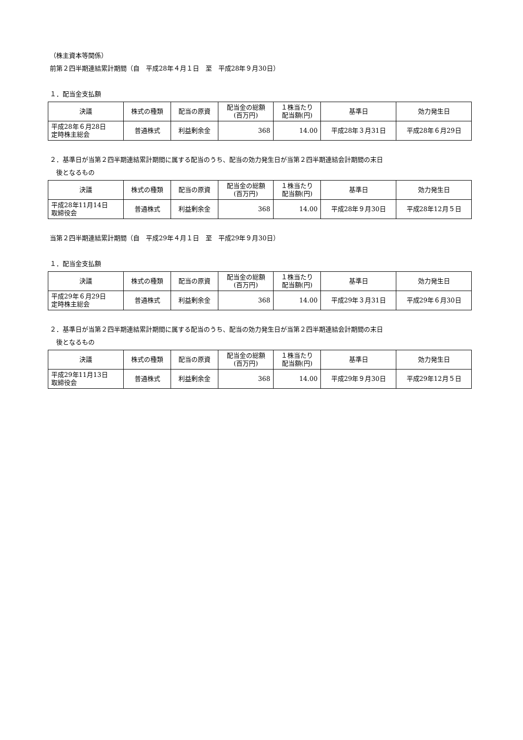（株主資本等関係）
前第２四半期連結累計期間（自　平成28年４月１日　至　平成28年９月30日）
１．配当金支払額
| 決議 | 株式の種類 | 配当の原資 | 配当金の総額 (百万円) | １株当たり 配当額(円) | 基準日 | 効力発生日 |
| --- | --- | --- | --- | --- | --- | --- |
| 平成28年６月28日 定時株主総会 | 普通株式 | 利益剰余金 | 368 | 14.00 | 平成28年３月31日 | 平成28年６月29日 |
２．基準日が当第２四半期連結累計期間に属する配当のうち、配当の効力発生日が当第２四半期連結会計期間の末日
後となるもの
| 決議 | 株式の種類 | 配当の原資 | 配当金の総額 (百万円) | １株当たり 配当額(円) | 基準日 | 効力発生日 |
| --- | --- | --- | --- | --- | --- | --- |
| 平成28年11月14日 取締役会 | 普通株式 | 利益剰余金 | 368 | 14.00 | 平成28年９月30日 | 平成28年12月５日 |
当第２四半期連結累計期間（自　平成29年４月１日　至　平成29年９月30日）
１．配当金支払額
| 決議 | 株式の種類 | 配当の原資 | 配当金の総額 (百万円) | １株当たり 配当額(円) | 基準日 | 効力発生日 |
| --- | --- | --- | --- | --- | --- | --- |
| 平成29年６月29日 定時株主総会 | 普通株式 | 利益剰余金 | 368 | 14.00 | 平成29年３月31日 | 平成29年６月30日 |
２．基準日が当第２四半期連結累計期間に属する配当のうち、配当の効力発生日が当第２四半期連結会計期間の末日
後となるもの
| 決議 | 株式の種類 | 配当の原資 | 配当金の総額 (百万円) | １株当たり 配当額(円) | 基準日 | 効力発生日 |
| --- | --- | --- | --- | --- | --- | --- |
| 平成29年11月13日 取締役会 | 普通株式 | 利益剰余金 | 368 | 14.00 | 平成29年９月30日 | 平成29年12月５日 |